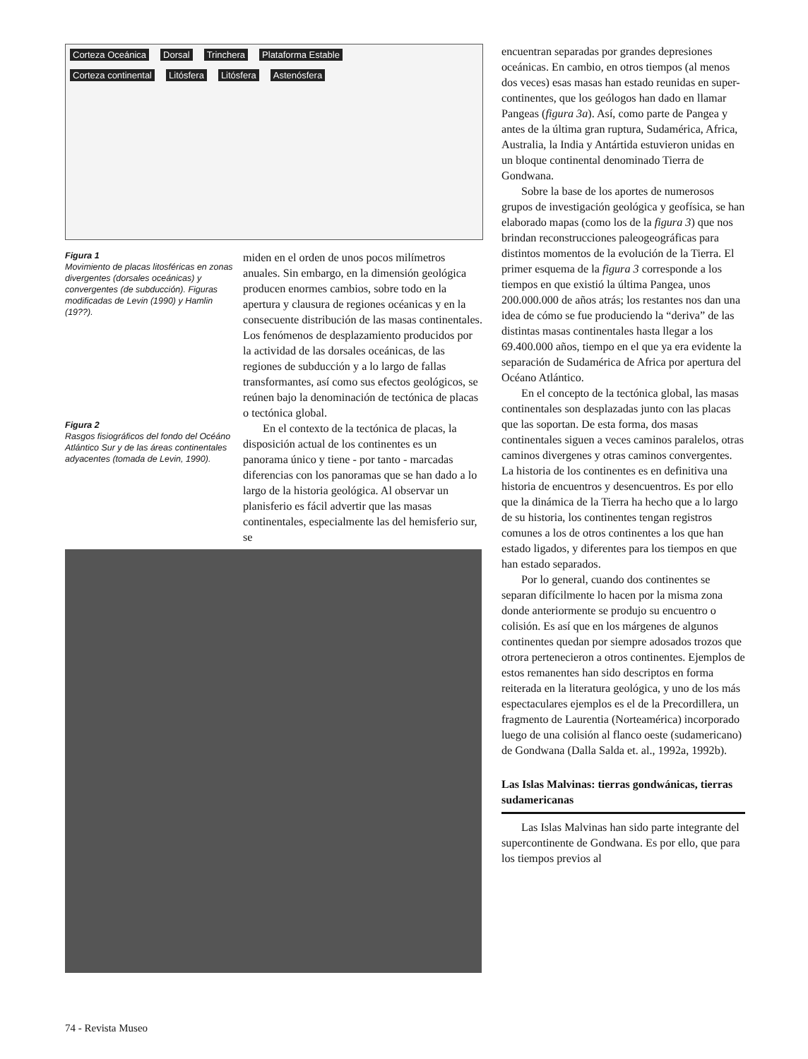Corteza Oceánica Dorsal Trinchera Plataforma Estable
Corteza continental Litósfera Litósfera Astenósfera
Figura 1
Movimiento de placas litosféricas en zonas divergentes (dorsales oceánicas) y convergentes (de subducción). Figuras modificadas de Levin (1990) y Hamlin (19??).
Figura 2
Rasgos fisiográficos del fondo del Océáno Atlántico Sur y de las áreas continentales adyacentes (tomada de Levin, 1990).
miden en el orden de unos pocos milímetros anuales. Sin embargo, en la dimensión geológica producen enormes cambios, sobre todo en la apertura y clausura de regiones océanicas y en la consecuente distribución de las masas continentales. Los fenómenos de desplazamiento producidos por la actividad de las dorsales oceánicas, de las regiones de subducción y a lo largo de fallas transformantes, así como sus efectos geológicos, se reúnen bajo la denominación de tectónica de placas o tectónica global.
En el contexto de la tectónica de placas, la disposición actual de los continentes es un panorama único y tiene - por tanto - marcadas diferencias con los panoramas que se han dado a lo largo de la historia geológica. Al observar un planisferio es fácil advertir que las masas continentales, especialmente las del hemisferio sur, se
encuentran separadas por grandes depresiones oceánicas. En cambio, en otros tiempos (al menos dos veces) esas masas han estado reunidas en super-continentes, que los geólogos han dado en llamar Pangeas (figura 3a). Así, como parte de Pangea y antes de la última gran ruptura, Sudamérica, Africa, Australia, la India y Antártida estuvieron unidas en un bloque continental denominado Tierra de Gondwana.
Sobre la base de los aportes de numerosos grupos de investigación geológica y geofísica, se han elaborado mapas (como los de la figura 3) que nos brindan reconstrucciones paleogeográficas para distintos momentos de la evolución de la Tierra. El primer esquema de la figura 3 corresponde a los tiempos en que existió la última Pangea, unos 200.000.000 de años atrás; los restantes nos dan una idea de cómo se fue produciendo la “deriva” de las distintas masas continentales hasta llegar a los 69.400.000 años, tiempo en el que ya era evidente la separación de Sudamérica de Africa por apertura del Océano Atlántico.
En el concepto de la tectónica global, las masas continentales son desplazadas junto con las placas que las soportan. De esta forma, dos masas continentales siguen a veces caminos paralelos, otras caminos divergenes y otras caminos convergentes. La historia de los continentes es en definitiva una historia de encuentros y desencuentros. Es por ello que la dinámica de la Tierra ha hecho que a lo largo de su historia, los continentes tengan registros comunes a los de otros continentes a los que han estado ligados, y diferentes para los tiempos en que han estado separados.
Por lo general, cuando dos continentes se separan difícilmente lo hacen por la misma zona donde anteriormente se produjo su encuentro o colisión. Es así que en los márgenes de algunos continentes quedan por siempre adosados trozos que otrora pertenecieron a otros continentes. Ejemplos de estos remanentes han sido descriptos en forma reiterada en la literatura geológica, y uno de los más espectaculares ejemplos es el de la Precordillera, un fragmento de Laurentia (Norteamérica) incorporado luego de una colisión al flanco oeste (sudamericano) de Gondwana (Dalla Salda et. al., 1992a, 1992b).
Las Islas Malvinas: tierras gondwánicas, tierras sudamericanas
Las Islas Malvinas han sido parte integrante del supercontinente de Gondwana. Es por ello, que para los tiempos previos al
74 - Revista Museo